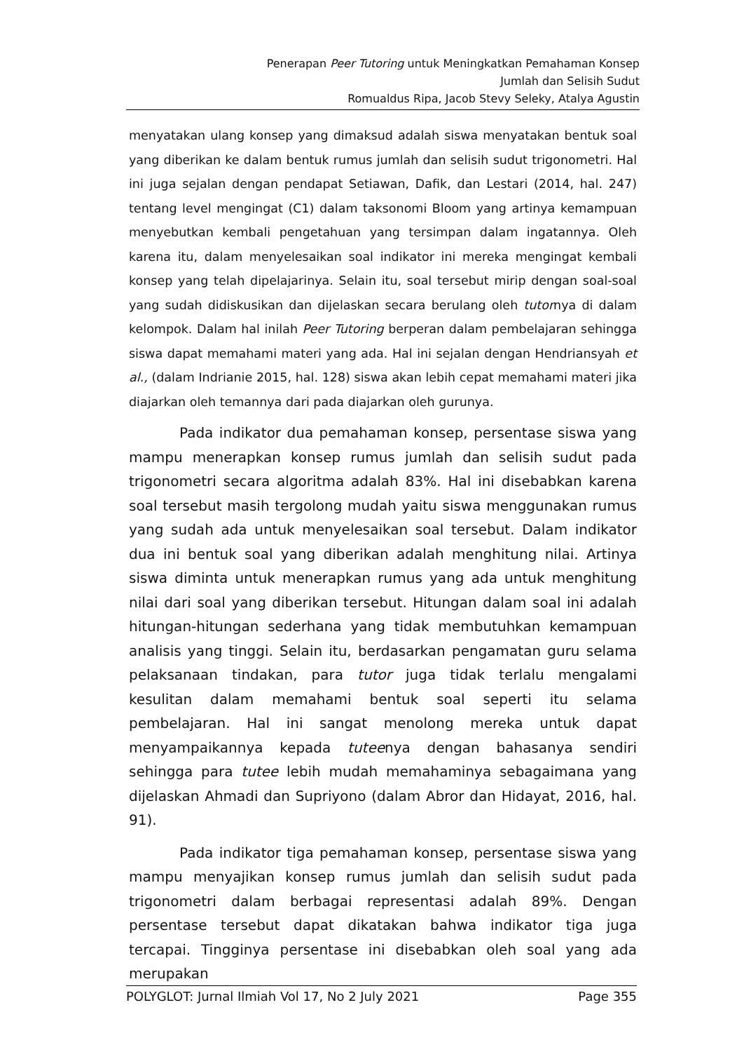Penerapan Peer Tutoring untuk Meningkatkan Pemahaman Konsep
Jumlah dan Selisih Sudut
Romualdus Ripa, Jacob Stevy Seleky, Atalya Agustin
menyatakan ulang konsep yang dimaksud adalah siswa menyatakan bentuk soal yang diberikan ke dalam bentuk rumus jumlah dan selisih sudut trigonometri. Hal ini juga sejalan dengan pendapat Setiawan, Dafik, dan Lestari (2014, hal. 247) tentang level mengingat (C1) dalam taksonomi Bloom yang artinya kemampuan menyebutkan kembali pengetahuan yang tersimpan dalam ingatannya. Oleh karena itu, dalam menyelesaikan soal indikator ini mereka mengingat kembali konsep yang telah dipelajarinya. Selain itu, soal tersebut mirip dengan soal-soal yang sudah didiskusikan dan dijelaskan secara berulang oleh tutornya di dalam kelompok. Dalam hal inilah Peer Tutoring berperan dalam pembelajaran sehingga siswa dapat memahami materi yang ada. Hal ini sejalan dengan Hendriansyah et al., (dalam Indrianie 2015, hal. 128) siswa akan lebih cepat memahami materi jika diajarkan oleh temannya dari pada diajarkan oleh gurunya.
Pada indikator dua pemahaman konsep, persentase siswa yang mampu menerapkan konsep rumus jumlah dan selisih sudut pada trigonometri secara algoritma adalah 83%. Hal ini disebabkan karena soal tersebut masih tergolong mudah yaitu siswa menggunakan rumus yang sudah ada untuk menyelesaikan soal tersebut. Dalam indikator dua ini bentuk soal yang diberikan adalah menghitung nilai. Artinya siswa diminta untuk menerapkan rumus yang ada untuk menghitung nilai dari soal yang diberikan tersebut. Hitungan dalam soal ini adalah hitungan-hitungan sederhana yang tidak membutuhkan kemampuan analisis yang tinggi. Selain itu, berdasarkan pengamatan guru selama pelaksanaan tindakan, para tutor juga tidak terlalu mengalami kesulitan dalam memahami bentuk soal seperti itu selama pembelajaran. Hal ini sangat menolong mereka untuk dapat menyampaikannya kepada tuteenya dengan bahasanya sendiri sehingga para tutee lebih mudah memahaminya sebagaimana yang dijelaskan Ahmadi dan Supriyono (dalam Abror dan Hidayat, 2016, hal. 91).
Pada indikator tiga pemahaman konsep, persentase siswa yang mampu menyajikan konsep rumus jumlah dan selisih sudut pada trigonometri dalam berbagai representasi adalah 89%. Dengan persentase tersebut dapat dikatakan bahwa indikator tiga juga tercapai. Tingginya persentase ini disebabkan oleh soal yang ada merupakan
POLYGLOT: Jurnal Ilmiah Vol 17, No 2 July 2021 Page 355